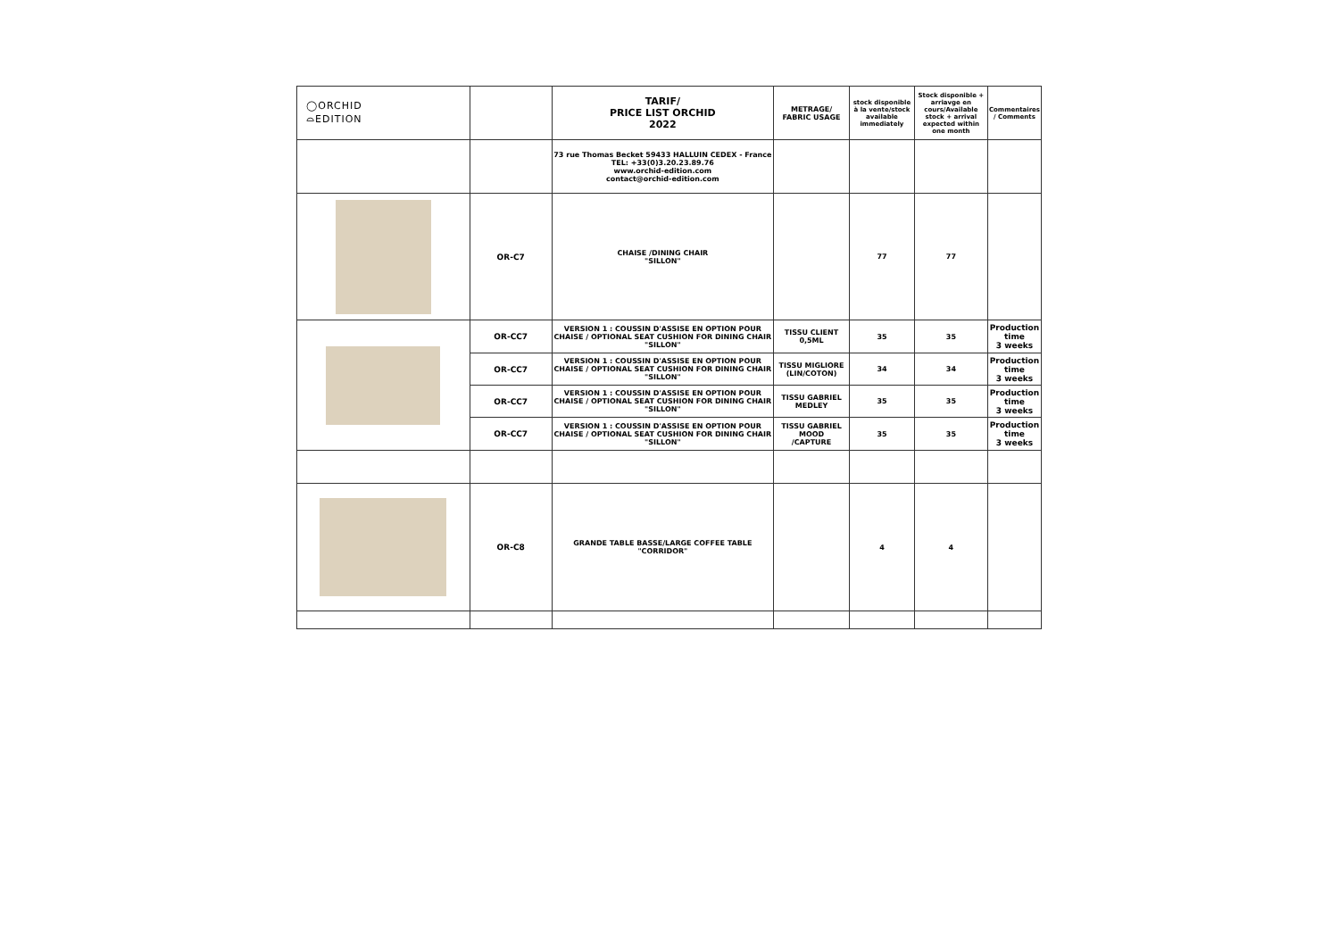| ◯ORCHID ⌓EDITION | | TARIF/ PRICE LIST ORCHID 2022 | METRAGE/ FABRIC USAGE | stock disponible à la vente/stock available immediately | Stock disponible + arriavge en cours/Available stock + arrival expected within one month | Commentaires / Comments |
| | | 73 rue Thomas Becket 59433 HALLUIN CEDEX - France TEL: +33(0)3.20.23.89.76 www.orchid-edition.com contact@orchid-edition.com | | | | |
| | OR-C7 | CHAISE /DINING CHAIR "SILLON" | | 77 | 77 | |
| | OR-CC7 | VERSION 1 : COUSSIN D'ASSISE EN OPTION POUR CHAISE / OPTIONAL SEAT CUSHION FOR DINING CHAIR "SILLON" | TISSU CLIENT 0,5ML | 35 | 35 | Production time 3 weeks |
| | OR-CC7 | VERSION 1 : COUSSIN D'ASSISE EN OPTION POUR CHAISE / OPTIONAL SEAT CUSHION FOR DINING CHAIR "SILLON" | TISSU MIGLIORE (LIN/COTON) | 34 | 34 | Production time 3 weeks |
| | OR-CC7 | VERSION 1 : COUSSIN D'ASSISE EN OPTION POUR CHAISE / OPTIONAL SEAT CUSHION FOR DINING CHAIR "SILLON" | TISSU GABRIEL MEDLEY | 35 | 35 | Production time 3 weeks |
| | OR-CC7 | VERSION 1 : COUSSIN D'ASSISE EN OPTION POUR CHAISE / OPTIONAL SEAT CUSHION FOR DINING CHAIR "SILLON" | TISSU GABRIEL MOOD /CAPTURE | 35 | 35 | Production time 3 weeks |
| | OR-C8 | GRANDE TABLE BASSE/LARGE COFFEE TABLE "CORRIDOR" | | 4 | 4 | |